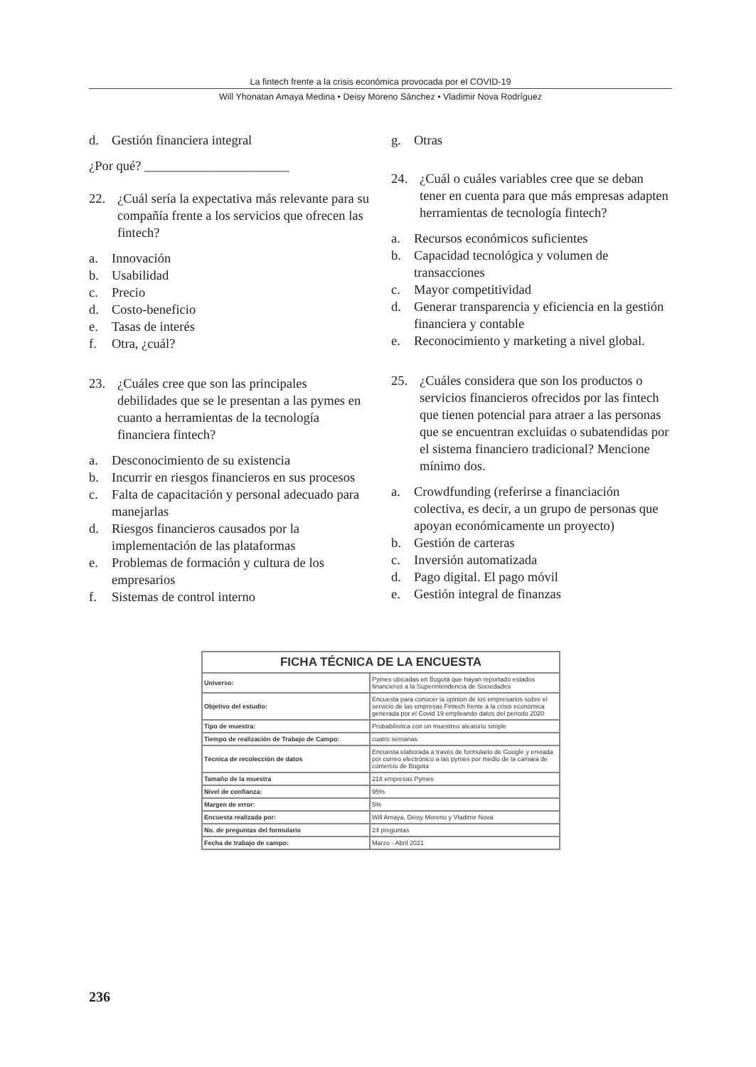La fintech frente a la crisis económica provocada por el COVID-19
Will Yhonatan Amaya Medina • Deisy Moreno Sánchez • Vladimir Nova Rodríguez
d. Gestión financiera integral
¿Por qué? ______________________
22. ¿Cuál sería la expectativa más relevante para su compañía frente a los servicios que ofrecen las fintech?
a. Innovación
b. Usabilidad
c. Precio
d. Costo-beneficio
e. Tasas de interés
f. Otra, ¿cuál?
23. ¿Cuáles cree que son las principales debilidades que se le presentan a las pymes en cuanto a herramientas de la tecnología financiera fintech?
a. Desconocimiento de su existencia
b. Incurrir en riesgos financieros en sus procesos
c. Falta de capacitación y personal adecuado para manejarlas
d. Riesgos financieros causados por la implementación de las plataformas
e. Problemas de formación y cultura de los empresarios
f. Sistemas de control interno
g. Otras
24. ¿Cuál o cuáles variables cree que se deban tener en cuenta para que más empresas adapten herramientas de tecnología fintech?
a. Recursos económicos suficientes
b. Capacidad tecnológica y volumen de transacciones
c. Mayor competitividad
d. Generar transparencia y eficiencia en la gestión financiera y contable
e. Reconocimiento y marketing a nivel global.
25. ¿Cuáles considera que son los productos o servicios financieros ofrecidos por las fintech que tienen potencial para atraer a las personas que se encuentran excluidas o subatendidas por el sistema financiero tradicional? Mencione mínimo dos.
a. Crowdfunding (referirse a financiación colectiva, es decir, a un grupo de personas que apoyan económicamente un proyecto)
b. Gestión de carteras
c. Inversión automatizada
d. Pago digital. El pago móvil
e. Gestión integral de finanzas
| FICHA TÉCNICA DE LA ENCUESTA | |
| --- | --- |
| Universo: | Pymes ubicadas en Bogotá que hayan reportado estados financieros a la Superintendencia de Sociedades |
| Objetivo del estudio: | Encuesta para conocer la opinion de los empresarios sobre el servicio de las empresas Fintech frente a la crisis económica generada por el Covid 19 empleando datos del periodo 2020 |
| Tipo de muestra: | Probabilística con un muestreo aleatorio simple |
| Tiempo de realización de Trabajo de Campo: | cuatro semanas |
| Técnica de recolección de datos | Encuesta elaborada a través de formulario de Google y enviada por correo electrónico a las pymes por medio de la camara de comercio de Bogota |
| Tamaño de la muestra | 218 empresas Pymes |
| Nivel de confianza: | 95% |
| Margen de error: | 5% |
| Encuesta realizada por: | Will Amaya, Deisy Moreno y Vladimir Nova |
| No. de preguntas del formulario | 24 preguntas |
| Fecha de trabajo de campo: | Marzo - Abril 2021 |
236